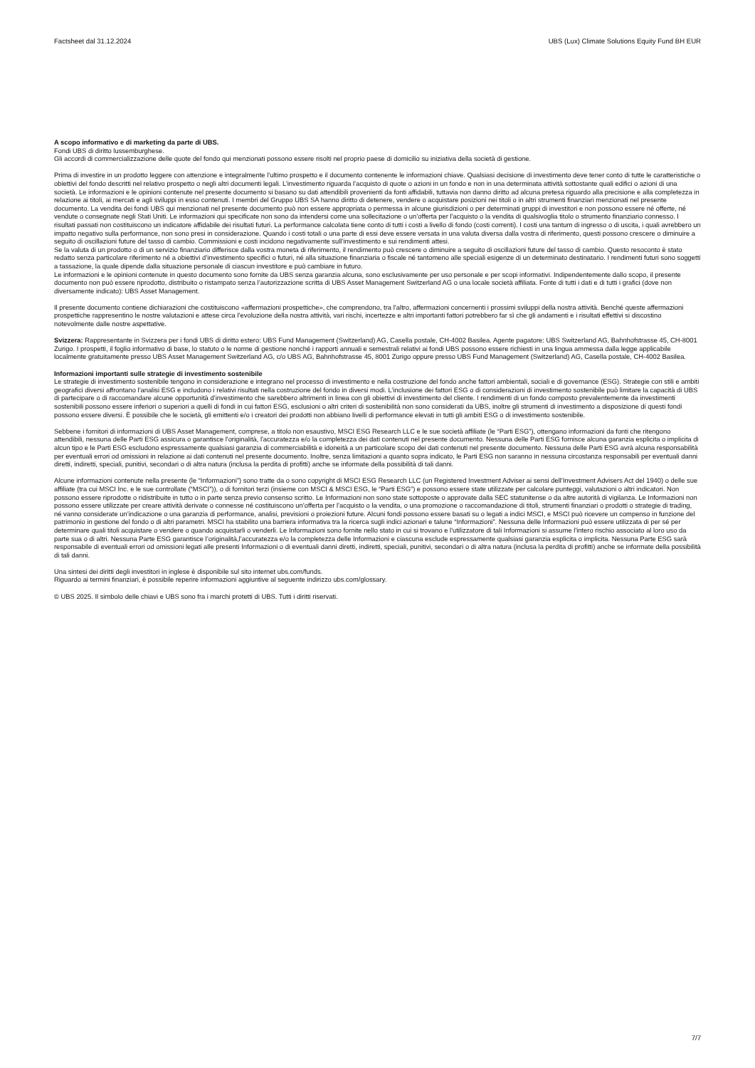Factsheet dal 31.12.2024 UBS (Lux) Climate Solutions Equity Fund BH EUR
A scopo informativo e di marketing da parte di UBS.
Fondi UBS di diritto lussemburghese.
Gli accordi di commercializzazione delle quote del fondo qui menzionati possono essere risolti nel proprio paese di domicilio su iniziativa della società di gestione.
Prima di investire in un prodotto leggere con attenzione e integralmente l’ultimo prospetto e il documento contenente le informazioni chiave. Qualsiasi decisione di investimento deve tener conto di tutte le caratteristiche o obiettivi del fondo descritti nel relativo prospetto o negli altri documenti legali. L’investimento riguarda l’acquisto di quote o azioni in un fondo e non in una determinata attività sottostante quali edifici o azioni di una società. Le informazioni e le opinioni contenute nel presente documento si basano su dati attendibili provenienti da fonti affidabili, tuttavia non danno diritto ad alcuna pretesa riguardo alla precisione e alla completezza in relazione ai titoli, ai mercati e agli sviluppi in esso contenuti. I membri del Gruppo UBS SA hanno diritto di detenere, vendere o acquistare posizioni nei titoli o in altri strumenti finanziari menzionati nel presente documento. La vendita dei fondi UBS qui menzionati nel presente documento può non essere appropriata o permessa in alcune giurisdizioni o per determinati gruppi di investitori e non possono essere né offerte, né vendute o consegnate negli Stati Uniti. Le informazioni qui specificate non sono da intendersi come una sollecitazione o un’offerta per l’acquisto o la vendita di qualsivoglia titolo o strumento finanziario connesso. I risultati passati non costituiscono un indicatore affidabile dei risultati futuri. La performance calcolata tiene conto di tutti i costi a livello di fondo (costi correnti). I costi una tantum di ingresso o di uscita, i quali avrebbero un impatto negativo sulla performance, non sono presi in considerazione. Quando i costi totali o una parte di essi deve essere versata in una valuta diversa dalla vostra di riferimento, questi possono crescere o diminuire a seguito di oscillazioni future del tasso di cambio. Commissioni e costi incidono negativamente sull’investimento e sui rendimenti attesi.
Se la valuta di un prodotto o di un servizio finanziario differisce dalla vostra moneta di riferimento, il rendimento può crescere o diminuire a seguito di oscillazioni future del tasso di cambio. Questo resoconto è stato redatto senza particolare riferimento né a obiettivi d’investimento specifici o futuri, né alla situazione finanziaria o fiscale né tantomeno alle speciali esigenze di un determinato destinatario. I rendimenti futuri sono soggetti a tassazione, la quale dipende dalla situazione personale di ciascun investitore e può cambiare in futuro.
Le informazioni e le opinioni contenute in questo documento sono fornite da UBS senza garanzia alcuna, sono esclusivamente per uso personale e per scopi informativi. Indipendentemente dallo scopo, il presente documento non può essere riprodotto, distribuito o ristampato senza l’autorizzazione scritta di UBS Asset Management Switzerland AG o una locale società affiliata. Fonte di tutti i dati e di tutti i grafici (dove non diversamente indicato): UBS Asset Management.
Il presente documento contiene dichiarazioni che costituiscono «affermazioni prospettiche», che comprendono, tra l’altro, affermazioni concernenti i prossimi sviluppi della nostra attività. Benché queste affermazioni prospettiche rappresentino le nostre valutazioni e attese circa l’evoluzione della nostra attività, vari rischi, incertezze e altri importanti fattori potrebbero far sì che gli andamenti e i risultati effettivi si discostino notevolmente dalle nostre aspettative.
Svizzera: Rappresentante in Svizzera per i fondi UBS di diritto estero: UBS Fund Management (Switzerland) AG, Casella postale, CH-4002 Basilea. Agente pagatore: UBS Switzerland AG, Bahnhofstrasse 45, CH-8001 Zurigo. I prospetti, il foglio informativo di base, lo statuto o le norme di gestione nonché i rapporti annuali e semestrali relativi ai fondi UBS possono essere richiesti in una lingua ammessa dalla legge applicabile localmente gratuitamente presso UBS Asset Management Switzerland AG, c/o UBS AG, Bahnhofstrasse 45, 8001 Zurigo oppure presso UBS Fund Management (Switzerland) AG, Casella postale, CH-4002 Basilea.
Informazioni importanti sulle strategie di investimento sostenibile
Le strategie di investimento sostenibile tengono in considerazione e integrano nel processo di investimento e nella costruzione del fondo anche fattori ambientali, sociali e di governance (ESG). Strategie con stili e ambiti geografici diversi affrontano l'analisi ESG e includono i relativi risultati nella costruzione del fondo in diversi modi. L’inclusione dei fattori ESG o di considerazioni di investimento sostenibile può limitare la capacità di UBS di partecipare o di raccomandare alcune opportunità d’investimento che sarebbero altrimenti in linea con gli obiettivi di investimento del cliente. I rendimenti di un fondo composto prevalentemente da investimenti sostenibili possono essere inferiori o superiori a quelli di fondi in cui fattori ESG, esclusioni o altri criteri di sostenibilità non sono considerati da UBS, inoltre gli strumenti di investimento a disposizione di questi fondi possono essere diversi. È possibile che le società, gli emittenti e/o i creatori dei prodotti non abbiano livelli di performance elevati in tutti gli ambiti ESG o di investimento sostenibile.
Sebbene i fornitori di informazioni di UBS Asset Management, comprese, a titolo non esaustivo, MSCI ESG Research LLC e le sue società affiliate (le “Parti ESG”), ottengano informazioni da fonti che ritengono attendibili, nessuna delle Parti ESG assicura o garantisce l'originalità, l'accuratezza e/o la completezza dei dati contenuti nel presente documento. Nessuna delle Parti ESG fornisce alcuna garanzia esplicita o implicita di alcun tipo e le Parti ESG escludono espressamente qualsiasi garanzia di commerciabilità e idoneità a un particolare scopo dei dati contenuti nel presente documento. Nessuna delle Parti ESG avrà alcuna responsabilità per eventuali errori od omissioni in relazione ai dati contenuti nel presente documento. Inoltre, senza limitazioni a quanto sopra indicato, le Parti ESG non saranno in nessuna circostanza responsabili per eventuali danni diretti, indiretti, speciali, punitivi, secondari o di altra natura (inclusa la perdita di profitti) anche se informate della possibilità di tali danni.
Alcune informazioni contenute nella presente (le “Informazioni”) sono tratte da o sono copyright di MSCI ESG Research LLC (un Registered Investment Adviser ai sensi dell’Investment Advisers Act del 1940) o delle sue affiliate (tra cui MSCI Inc. e le sue controllate (“MSCI”)), o di fornitori terzi (insieme con MSCI & MSCI ESG, le “Parti ESG”) e possono essere state utilizzate per calcolare punteggi, valutazioni o altri indicatori. Non possono essere riprodotte o ridistribuite in tutto o in parte senza previo consenso scritto. Le Informazioni non sono state sottoposte o approvate dalla SEC statunitense o da altre autorità di vigilanza. Le Informazioni non possono essere utilizzate per creare attività derivate o connesse né costituiscono un’offerta per l’acquisto o la vendita, o una promozione o raccomandazione di titoli, strumenti finanziari o prodotti o strategie di trading, né vanno considerate un’indicazione o una garanzia di performance, analisi, previsioni o proiezioni future. Alcuni fondi possono essere basati su o legati a indici MSCI, e MSCI può ricevere un compenso in funzione del patrimonio in gestione del fondo o di altri parametri. MSCI ha stabilito una barriera informativa tra la ricerca sugli indici azionari e talune “Informazioni”. Nessuna delle Informazioni può essere utilizzata di per sé per determinare quali titoli acquistare o vendere o quando acquistarli o venderli. Le Informazioni sono fornite nello stato in cui si trovano e l'utilizzatore di tali Informazioni si assume l'intero rischio associato al loro uso da parte sua o di altri. Nessuna Parte ESG garantisce l’originalità,l’accuratezza e/o la completezza delle Informazioni e ciascuna esclude espressamente qualsiasi garanzia esplicita o implicita. Nessuna Parte ESG sarà responsabile di eventuali errori od omissioni legati alle presenti Informazioni o di eventuali danni diretti, indiretti, speciali, punitivi, secondari o di altra natura (inclusa la perdita di profitti) anche se informate della possibilità di tali danni.
Una sintesi dei diritti degli investitori in inglese è disponibile sul sito internet ubs.com/funds.
Riguardo ai termini finanziari, è possibile reperire informazioni aggiuntive al seguente indirizzo ubs.com/glossary.
© UBS 2025. Il simbolo delle chiavi e UBS sono fra i marchi protetti di UBS. Tutti i diritti riservati.
7/7